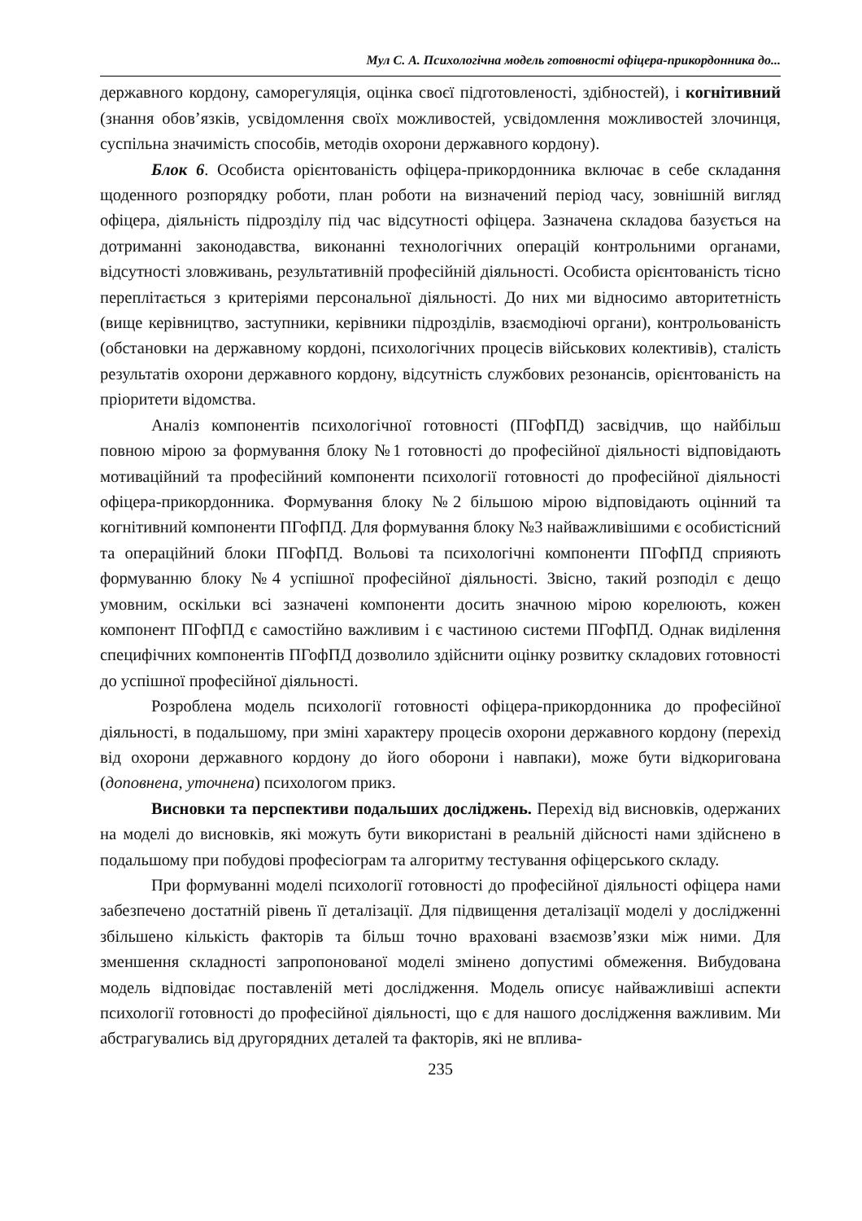Мул С. А. Психологічна модель готовності офіцера-прикордонника до...
державного кордону, саморегуляція, оцінка своєї підготовленості, здібностей), і когнітивний (знання обов’язків, усвідомлення своїх можливостей, усвідомлення можливостей злочинця, суспільна значимість способів, методів охорони державного кордону).
Блок 6. Особиста орієнтованість офіцера-прикордонника включає в себе складання щоденного розпорядку роботи, план роботи на визначений період часу, зовнішній вигляд офіцера, діяльність підрозділу під час відсутності офіцера. Зазначена складова базується на дотриманні законодавства, виконанні технологічних операцій контрольними органами, відсутності зловживань, результативній професійній діяльності. Особиста орієнтованість тісно переплітається з критеріями персональної діяльності. До них ми відносимо авторитетність (вище керівництво, заступники, керівники підрозділів, взаємодіючі органи), контрольованість (обстановки на державному кордоні, психологічних процесів військових колективів), сталість результатів охорони державного кордону, відсутність службових резонансів, орієнтованість на пріоритети відомства.
Аналіз компонентів психологічної готовності (ПГофПД) засвідчив, що найбільш повною мірою за формування блоку №1 готовності до професійної діяльності відповідають мотиваційний та професійний компоненти психології готовності до професійної діяльності офіцера-прикордонника. Формування блоку №2 більшою мірою відповідають оцінний та когнітивний компоненти ПГофПД. Для формування блоку №3 найважливішими є особистісний та операційний блоки ПГофПД. Вольові та психологічні компоненти ПГофПД сприяють формуванню блоку №4 успішної професійної діяльності. Звісно, такий розподіл є дещо умовним, оскільки всі зазначені компоненти досить значною мірою корелюють, кожен компонент ПГофПД є самостійно важливим і є частиною системи ПГофПД. Однак виділення специфічних компонентів ПГофПД дозволило здійснити оцінку розвитку складових готовності до успішної професійної діяльності.
Розроблена модель психології готовності офіцера-прикордонника до професійної діяльності, в подальшому, при зміні характеру процесів охорони державного кордону (перехід від охорони державного кордону до його оборони і навпаки), може бути відкоригована (доповнена, уточнена) психологом прикз.
Висновки та перспективи подальших досліджень. Перехід від висновків, одержаних на моделі до висновків, які можуть бути використані в реальній дійсності нами здійснено в подальшому при побудові професіограм та алгоритму тестування офіцерського складу.
При формуванні моделі психології готовності до професійної діяльності офіцера нами забезпечено достатній рівень її деталізації. Для підвищення деталізації моделі у дослідженні збільшено кількість факторів та більш точно враховані взаємозв’язки між ними. Для зменшення складності запропонованої моделі змінено допустимі обмеження. Вибудована модель відповідає поставленій меті дослідження. Модель описує найважливіші аспекти психології готовності до професійної діяльності, що є для нашого дослідження важливим. Ми абстрагувались від другорядних деталей та факторів, які не вплива-
235